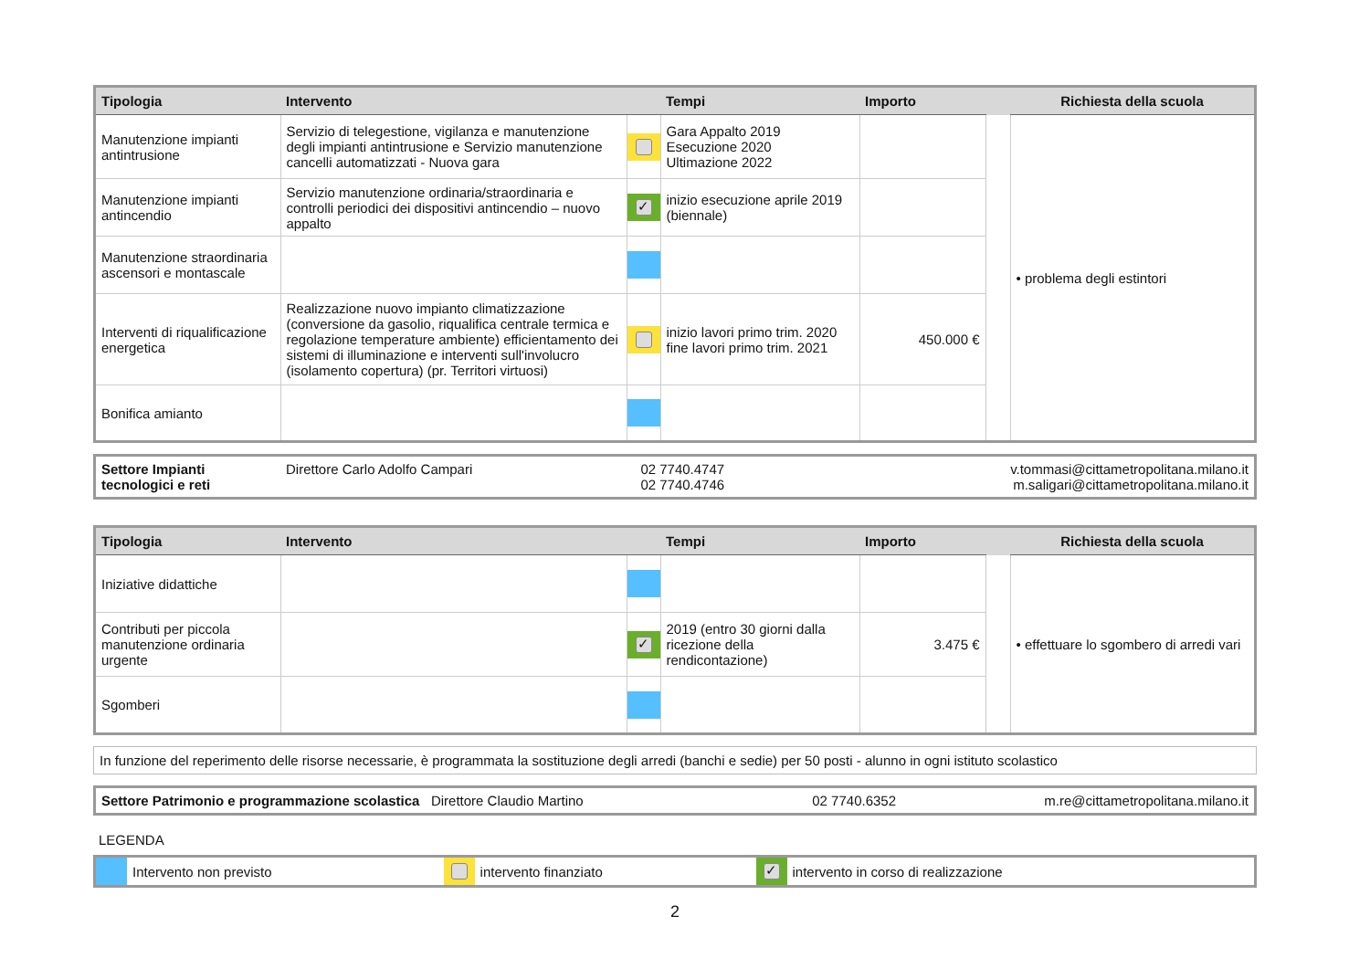| Tipologia | Intervento | | Tempi | Importo | | Richiesta della scuola |
| --- | --- | --- | --- | --- | --- | --- |
| Manutenzione impianti antintrusione | Servizio di telegestione, vigilanza e manutenzione degli impianti antintrusione e Servizio manutenzione cancelli automatizzati - Nuova gara | | Gara Appalto 2019 Esecuzione 2020 Ultimazione 2022 | | | • problema degli estintori |
| Manutenzione impianti antincendio | Servizio manutenzione ordinaria/straordinaria e controlli periodici dei dispositivi antincendio – nuovo appalto | ✓ | inizio esecuzione aprile 2019 (biennale) | | | |
| Manutenzione straordinaria ascensori e montascale | | | | | | |
| Interventi di riqualificazione energetica | Realizzazione nuovo impianto climatizzazione (conversione da gasolio, riqualifica centrale termica e regolazione temperature ambiente) efficientamento dei sistemi di illuminazione e interventi sull'involucro (isolamento copertura) (pr. Territori virtuosi) | | inizio lavori primo trim. 2020 fine lavori primo trim. 2021 | 450.000 € | | |
| Bonifica amianto | | | | | | |
| Settore Impianti tecnologici e reti | Direttore Carlo Adolfo Campari | 02 7740.4747 02 7740.4746 | v.tommasi@cittametropolitana.milano.it m.saligari@cittametropolitana.milano.it |
| Tipologia | Intervento | | Tempi | Importo | | Richiesta della scuola |
| --- | --- | --- | --- | --- | --- | --- |
| Iniziative didattiche | | | | | | • effettuare lo sgombero di arredi vari |
| Contributi per piccola manutenzione ordinaria urgente | | ✓ | 2019 (entro 30 giorni dalla ricezione della rendicontazione) | 3.475 € | | |
| Sgomberi | | | | | | |
In funzione del reperimento delle risorse necessarie, è programmata la sostituzione degli arredi (banchi e sedie) per 50 posti - alunno in ogni istituto scolastico
| Settore Patrimonio e programmazione scolastica Direttore Claudio Martino | 02 7740.6352 | m.re@cittametropolitana.milano.it |
LEGENDA
| | Intervento non previsto | | intervento finanziato | ✓ | intervento in corso di realizzazione |
2